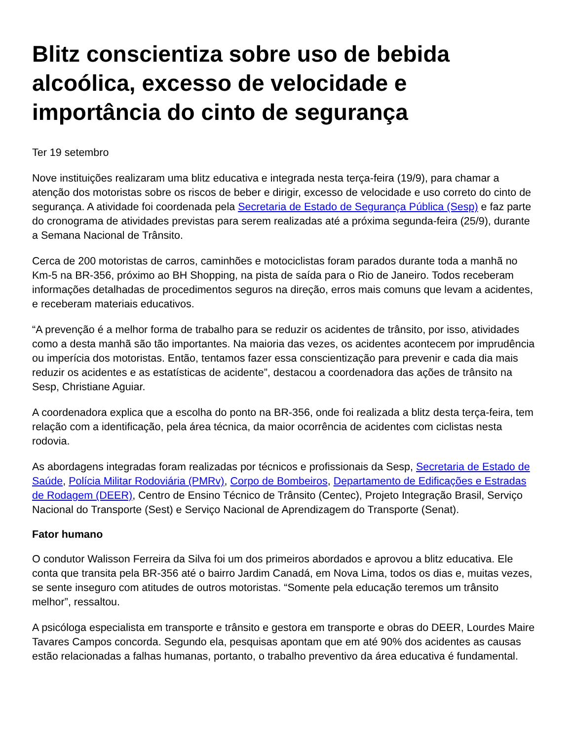Blitz conscientiza sobre uso de bebida alcoólica, excesso de velocidade e importância do cinto de segurança
Ter 19 setembro
Nove instituições realizaram uma blitz educativa e integrada nesta terça-feira (19/9), para chamar a atenção dos motoristas sobre os riscos de beber e dirigir, excesso de velocidade e uso correto do cinto de segurança. A atividade foi coordenada pela Secretaria de Estado de Segurança Pública (Sesp) e faz parte do cronograma de atividades previstas para serem realizadas até a próxima segunda-feira (25/9), durante a Semana Nacional de Trânsito.
Cerca de 200 motoristas de carros, caminhões e motociclistas foram parados durante toda a manhã no Km-5 na BR-356, próximo ao BH Shopping, na pista de saída para o Rio de Janeiro. Todos receberam informações detalhadas de procedimentos seguros na direção, erros mais comuns que levam a acidentes, e receberam materiais educativos.
“A prevenção é a melhor forma de trabalho para se reduzir os acidentes de trânsito, por isso, atividades como a desta manhã são tão importantes. Na maioria das vezes, os acidentes acontecem por imprudência ou imperícia dos motoristas. Então, tentamos fazer essa conscientização para prevenir e cada dia mais reduzir os acidentes e as estatísticas de acidente”, destacou a coordenadora das ações de trânsito na Sesp, Christiane Aguiar.
A coordenadora explica que a escolha do ponto na BR-356, onde foi realizada a blitz desta terça-feira, tem relação com a identificação, pela área técnica, da maior ocorrência de acidentes com ciclistas nesta rodovia.
As abordagens integradas foram realizadas por técnicos e profissionais da Sesp, Secretaria de Estado de Saúde, Polícia Militar Rodoviária (PMRv), Corpo de Bombeiros, Departamento de Edificações e Estradas de Rodagem (DEER), Centro de Ensino Técnico de Trânsito (Centec), Projeto Integração Brasil, Serviço Nacional do Transporte (Sest) e Serviço Nacional de Aprendizagem do Transporte (Senat).
Fator humano
O condutor Walisson Ferreira da Silva foi um dos primeiros abordados e aprovou a blitz educativa. Ele conta que transita pela BR-356 até o bairro Jardim Canadá, em Nova Lima, todos os dias e, muitas vezes, se sente inseguro com atitudes de outros motoristas. “Somente pela educação teremos um trânsito melhor”, ressaltou.
A psicóloga especialista em transporte e trânsito e gestora em transporte e obras do DEER, Lourdes Maire Tavares Campos concorda. Segundo ela, pesquisas apontam que em até 90% dos acidentes as causas estão relacionadas a falhas humanas, portanto, o trabalho preventivo da área educativa é fundamental.